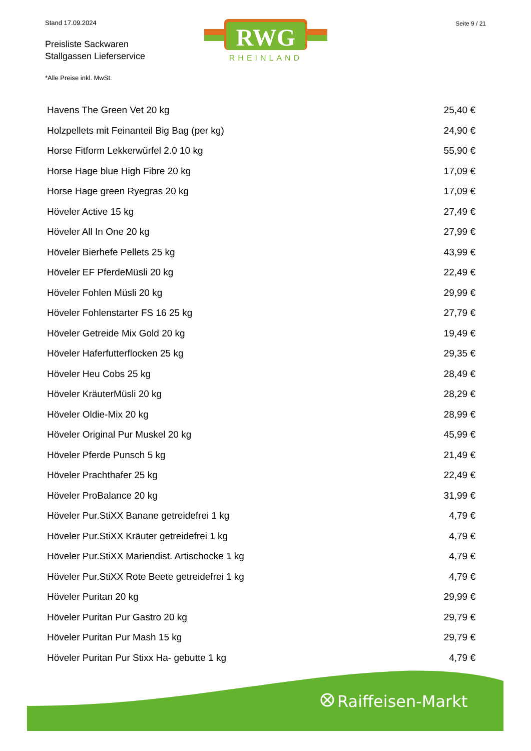Stand 17.09.2024
Preisliste Sackwaren
Stallgassen Lieferservice
RWG
RHEINLAND
Seite 9 / 21
*Alle Preise inkl. MwSt.
| Havens The Green Vet 20 kg | 25,40 € |
| Holzpellets mit Feinanteil Big Bag (per kg) | 24,90 € |
| Horse Fitform Lekkerwürfel 2.0 10 kg | 55,90 € |
| Horse Hage blue High Fibre 20 kg | 17,09 € |
| Horse Hage green Ryegras 20 kg | 17,09 € |
| Höveler Active 15 kg | 27,49 € |
| Höveler All In One 20 kg | 27,99 € |
| Höveler Bierhefe Pellets 25 kg | 43,99 € |
| Höveler EF PferdeMüsli 20 kg | 22,49 € |
| Höveler Fohlen Müsli 20 kg | 29,99 € |
| Höveler Fohlenstarter FS 16 25 kg | 27,79 € |
| Höveler Getreide Mix Gold 20 kg | 19,49 € |
| Höveler Haferfutterflocken 25 kg | 29,35 € |
| Höveler Heu Cobs 25 kg | 28,49 € |
| Höveler KräuterMüsli 20 kg | 28,29 € |
| Höveler Oldie-Mix 20 kg | 28,99 € |
| Höveler Original Pur Muskel 20 kg | 45,99 € |
| Höveler Pferde Punsch 5 kg | 21,49 € |
| Höveler Prachthafer 25 kg | 22,49 € |
| Höveler ProBalance 20 kg | 31,99 € |
| Höveler Pur.StiXX Banane getreidefrei 1 kg | 4,79 € |
| Höveler Pur.StiXX Kräuter getreidefrei 1 kg | 4,79 € |
| Höveler Pur.StiXX Mariendist. Artischocke 1 kg | 4,79 € |
| Höveler Pur.StiXX Rote Beete getreidefrei 1 kg | 4,79 € |
| Höveler Puritan 20 kg | 29,99 € |
| Höveler Puritan Pur Gastro 20 kg | 29,79 € |
| Höveler Puritan Pur Mash 15 kg | 29,79 € |
| Höveler Puritan Pur Stixx Ha- gebutte 1 kg | 4,79 € |
Raiffeisen-Markt